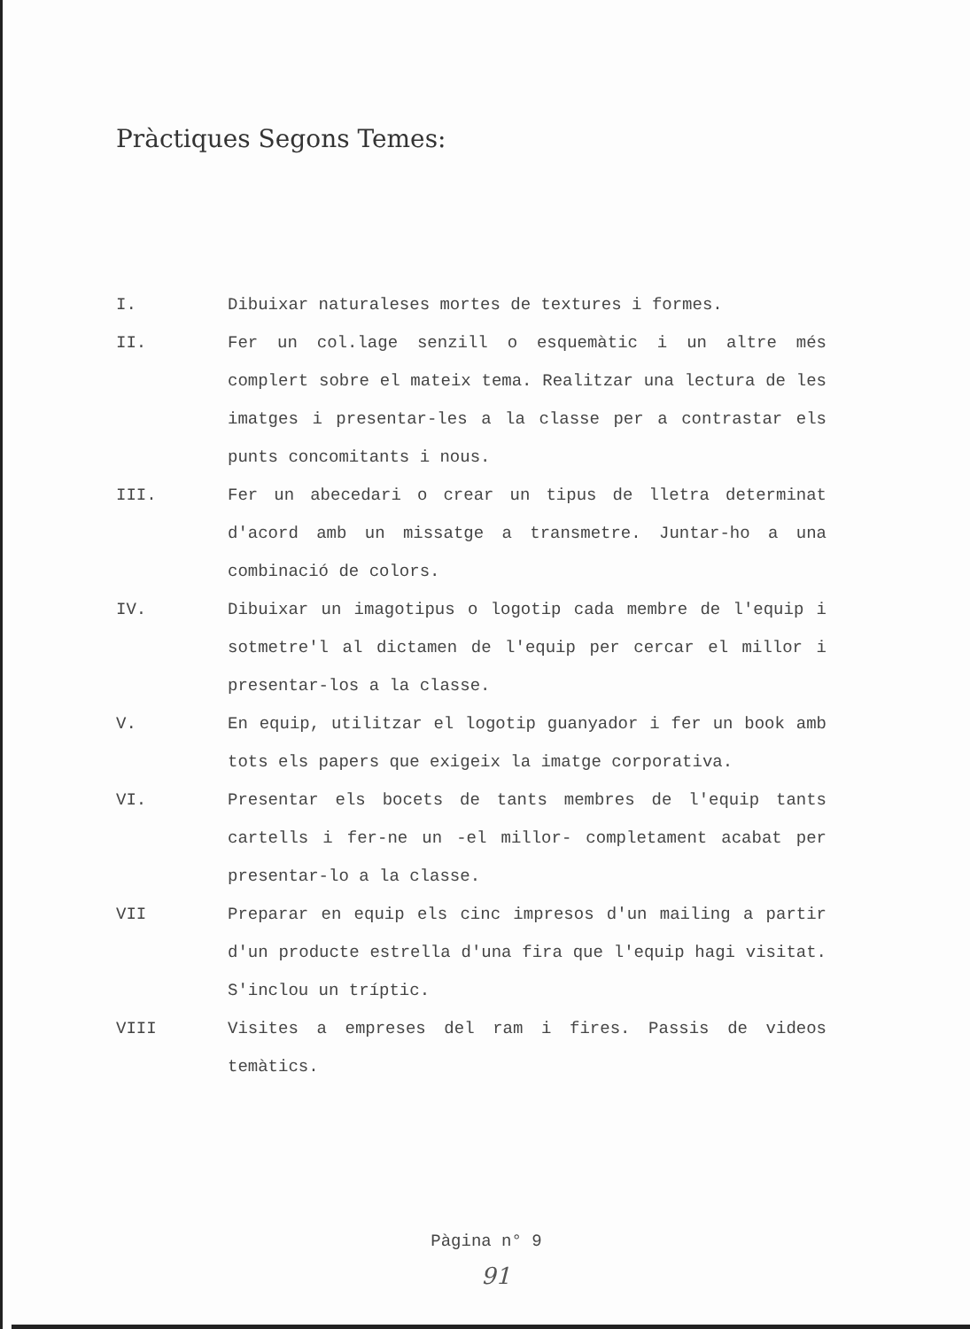Pràctiques Segons Temes:
| I. | Dibuixar naturaleses mortes de textures i formes. |
| II. | Fer un col.lage senzill o esquemàtic i un altre més complert sobre el mateix tema. Realitzar una lectura de les imatges i presentar-les a la classe per a contrastar els punts concomitants i nous. |
| III. | Fer un abecedari o crear un tipus de lletra determinat d'acord amb un missatge a transmetre. Juntar-ho a una combinació de colors. |
| IV. | Dibuixar un imagotipus o logotip cada membre de l'equip i sotmetre'l al dictamen de l'equip per cercar el millor i presentar-los a la classe. |
| V. | En equip, utilitzar el logotip guanyador i fer un book amb tots els papers que exigeix la imatge corporativa. |
| VI. | Presentar els bocets de tants membres de l'equip tants cartells i fer-ne un -el millor- completament acabat per presentar-lo a la classe. |
| VII | Preparar en equip els cinc impresos d'un mailing a partir d'un producte estrella d'una fira que l'equip hagi visitat. S'inclou un tríptic. |
| VIII | Visites a empreses del ram i fires. Passis de videos temàtics. |
Pàgina n° 9
91